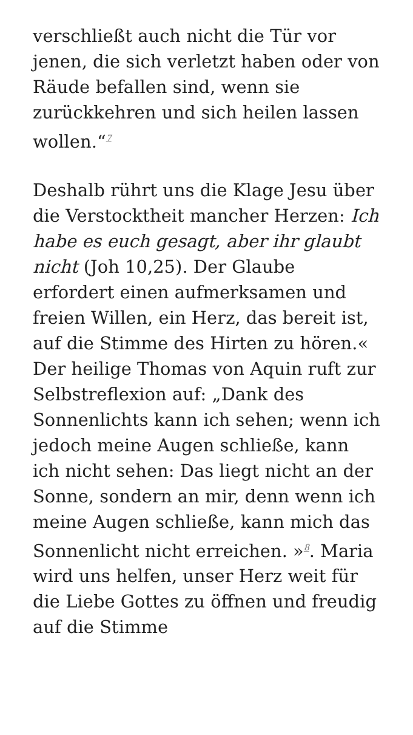verschließt auch nicht die Tür vor jenen, die sich verletzt haben oder von Räude befallen sind, wenn sie zurückkehren und sich heilen lassen wollen.“<sup>7</sup>
Deshalb rührt uns die Klage Jesu über die Verstocktheit mancher Herzen: Ich habe es euch gesagt, aber ihr glaubt nicht (Joh 10,25). Der Glaube erfordert einen aufmerksamen und freien Willen, ein Herz, das bereit ist, auf die Stimme des Hirten zu hören.« Der heilige Thomas von Aquin ruft zur Selbstreflexion auf: „Dank des Sonnenlichts kann ich sehen; wenn ich jedoch meine Augen schließe, kann ich nicht sehen: Das liegt nicht an der Sonne, sondern an mir, denn wenn ich meine Augen schließe, kann mich das Sonnenlicht nicht erreichen. »<sup>8</sup>. Maria wird uns helfen, unser Herz weit für die Liebe Gottes zu öffnen und freudig auf die Stimme